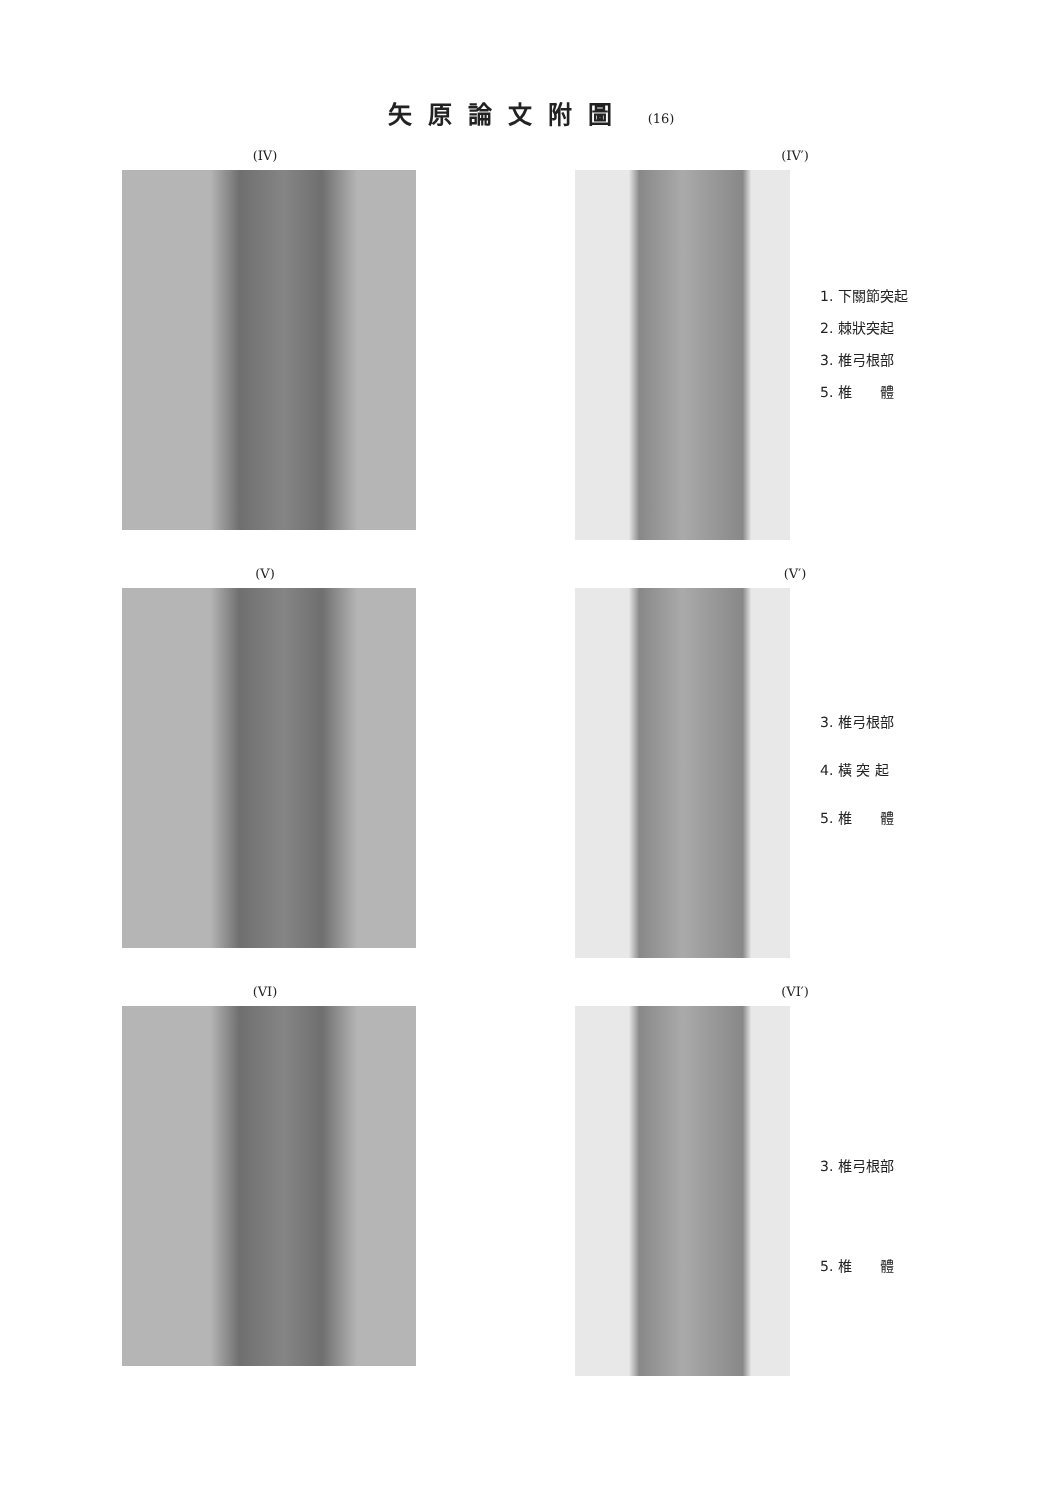矢原論文附圖 (16)
(IV) (IV′)
1. 下關節突起
2. 棘狀突起
3. 椎弓根部
5. 椎　　體
(V) (V′)
3. 椎弓根部
4. 橫 突 起
5. 椎　　體
(VI) (VI′)
3. 椎弓根部
5. 椎　　體